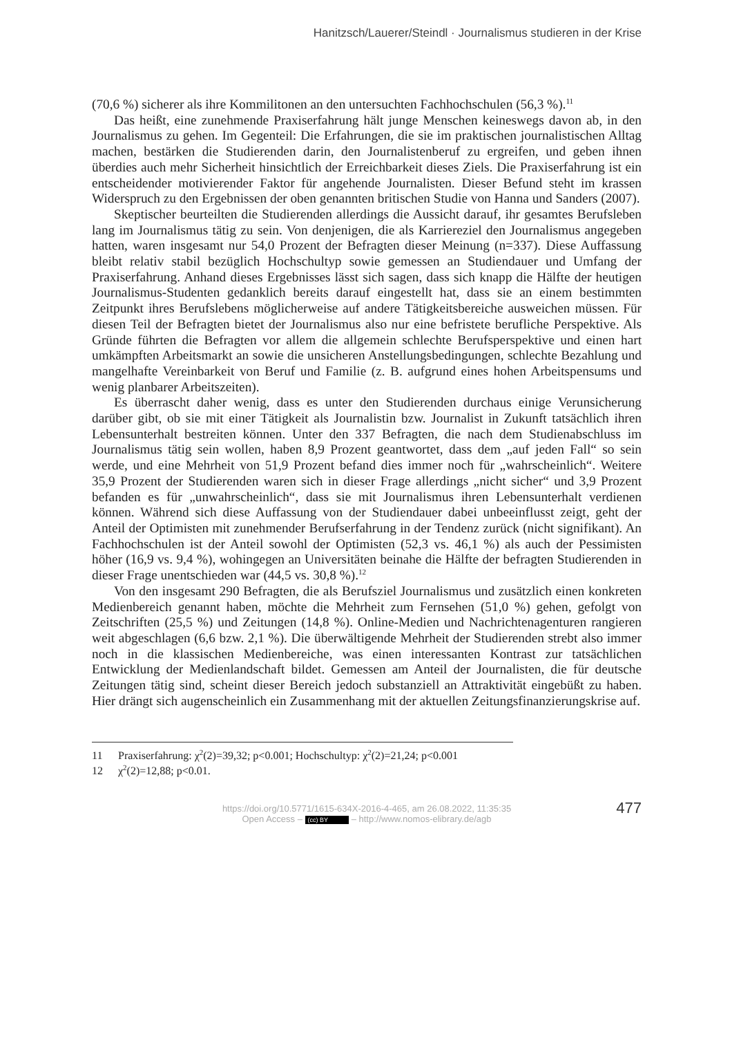Hanitzsch/Lauerer/Steindl · Journalismus studieren in der Krise
(70,6 %) sicherer als ihre Kommilitonen an den untersuchten Fachhochschulen (56,3 %).<sup>11</sup>
Das heißt, eine zunehmende Praxiserfahrung hält junge Menschen keineswegs davon ab, in den Journalismus zu gehen. Im Gegenteil: Die Erfahrungen, die sie im praktischen journalistischen Alltag machen, bestärken die Studierenden darin, den Journalistenberuf zu ergreifen, und geben ihnen überdies auch mehr Sicherheit hinsichtlich der Erreichbarkeit dieses Ziels. Die Praxiserfahrung ist ein entscheidender motivierender Faktor für angehende Journalisten. Dieser Befund steht im krassen Widerspruch zu den Ergebnissen der oben genannten britischen Studie von Hanna und Sanders (2007).
Skeptischer beurteilten die Studierenden allerdings die Aussicht darauf, ihr gesamtes Berufsleben lang im Journalismus tätig zu sein. Von denjenigen, die als Karriereziel den Journalismus angegeben hatten, waren insgesamt nur 54,0 Prozent der Befragten dieser Meinung (n=337). Diese Auffassung bleibt relativ stabil bezüglich Hochschultyp sowie gemessen an Studiendauer und Umfang der Praxiserfahrung. Anhand dieses Ergebnisses lässt sich sagen, dass sich knapp die Hälfte der heutigen Journalismus-Studenten gedanklich bereits darauf eingestellt hat, dass sie an einem bestimmten Zeitpunkt ihres Berufslebens möglicherweise auf andere Tätigkeitsbereiche ausweichen müssen. Für diesen Teil der Befragten bietet der Journalismus also nur eine befristete berufliche Perspektive. Als Gründe führten die Befragten vor allem die allgemein schlechte Berufsperspektive und einen hart umkämpften Arbeitsmarkt an sowie die unsicheren Anstellungsbedingungen, schlechte Bezahlung und mangelhafte Vereinbarkeit von Beruf und Familie (z. B. aufgrund eines hohen Arbeitspensums und wenig planbarer Arbeitszeiten).
Es überrascht daher wenig, dass es unter den Studierenden durchaus einige Verunsicherung darüber gibt, ob sie mit einer Tätigkeit als Journalistin bzw. Journalist in Zukunft tatsächlich ihren Lebensunterhalt bestreiten können. Unter den 337 Befragten, die nach dem Studienabschluss im Journalismus tätig sein wollen, haben 8,9 Prozent geantwortet, dass dem „auf jeden Fall“ so sein werde, und eine Mehrheit von 51,9 Prozent befand dies immer noch für „wahrscheinlich“. Weitere 35,9 Prozent der Studierenden waren sich in dieser Frage allerdings „nicht sicher“ und 3,9 Prozent befanden es für „unwahrscheinlich“, dass sie mit Journalismus ihren Lebensunterhalt verdienen können. Während sich diese Auffassung von der Studiendauer dabei unbeeinflusst zeigt, geht der Anteil der Optimisten mit zunehmender Berufserfahrung in der Tendenz zurück (nicht signifikant). An Fachhochschulen ist der Anteil sowohl der Optimisten (52,3 vs. 46,1 %) als auch der Pessimisten höher (16,9 vs. 9,4 %), wohingegen an Universitäten beinahe die Hälfte der befragten Studierenden in dieser Frage unentschieden war (44,5 vs. 30,8 %).<sup>12</sup>
Von den insgesamt 290 Befragten, die als Berufsziel Journalismus und zusätzlich einen konkreten Medienbereich genannt haben, möchte die Mehrheit zum Fernsehen (51,0 %) gehen, gefolgt von Zeitschriften (25,5 %) und Zeitungen (14,8 %). Online-Medien und Nachrichtenagenturen rangieren weit abgeschlagen (6,6 bzw. 2,1 %). Die überwältigende Mehrheit der Studierenden strebt also immer noch in die klassischen Medienbereiche, was einen interessanten Kontrast zur tatsächlichen Entwicklung der Medienlandschaft bildet. Gemessen am Anteil der Journalisten, die für deutsche Zeitungen tätig sind, scheint dieser Bereich jedoch substanziell an Attraktivität eingebüßt zu haben. Hier drängt sich augenscheinlich ein Zusammenhang mit der aktuellen Zeitungsfinanzierungskrise auf.
11 Praxiserfahrung: χ<sup>2</sup>(2)=39,32; p<0.001; Hochschultyp: χ<sup>2</sup>(2)=21,24; p<0.001
12 χ<sup>2</sup>(2)=12,88; p<0.01.
477
https://doi.org/10.5771/1615-634X-2016-4-465, am 26.08.2022, 11:35:35
Open Access – (cc) BY – http://www.nomos-elibrary.de/agb